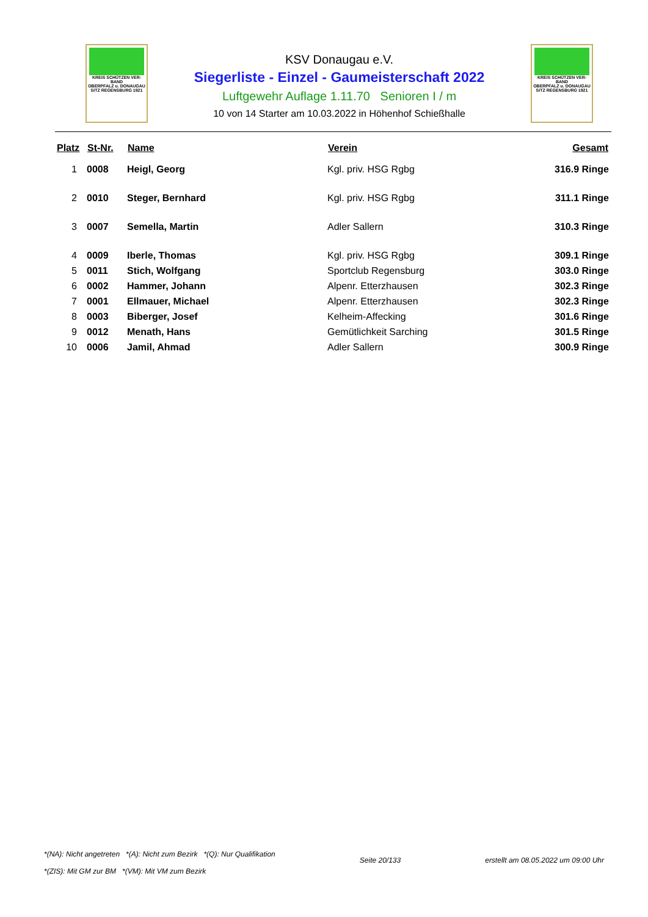KREIS SCHÜTZEN VER-BAND
OBERPFALZ u. DONAUGAU
SITZ REGENSBURG 1921
KSV Donaugau e.V.
Siegerliste - Einzel - Gaumeisterschaft 2022
Luftgewehr Auflage 1.11.70 Senioren I / m
10 von 14 Starter am 10.03.2022 in Höhenhof Schießhalle
KREIS SCHÜTZEN VER-BAND
OBERPFALZ u. DONAUGAU
SITZ REGENSBURG 1921
| Platz | St-Nr. | Name | Verein | Gesamt |
| --- | --- | --- | --- | --- |
| 1 | 0008 | Heigl, Georg | Kgl. priv. HSG Rgbg | 316.9 Ringe |
| 2 | 0010 | Steger, Bernhard | Kgl. priv. HSG Rgbg | 311.1 Ringe |
| 3 | 0007 | Semella, Martin | Adler Sallern | 310.3 Ringe |
| 4 | 0009 | Iberle, Thomas | Kgl. priv. HSG Rgbg | 309.1 Ringe |
| 5 | 0011 | Stich, Wolfgang | Sportclub Regensburg | 303.0 Ringe |
| 6 | 0002 | Hammer, Johann | Alpenr. Etterzhausen | 302.3 Ringe |
| 7 | 0001 | Ellmauer, Michael | Alpenr. Etterzhausen | 302.3 Ringe |
| 8 | 0003 | Biberger, Josef | Kelheim-Affecking | 301.6 Ringe |
| 9 | 0012 | Menath, Hans | Gemütlichkeit Sarching | 301.5 Ringe |
| 10 | 0006 | Jamil, Ahmad | Adler Sallern | 300.9 Ringe |
*(NA): Nicht angetreten *(A): Nicht zum Bezirk *(Q): Nur Qualifikation
*(ZIS): Mit GM zur BM *(VM): Mit VM zum Bezirk
Seite 20/133 erstellt am 08.05.2022 um 09:00 Uhr